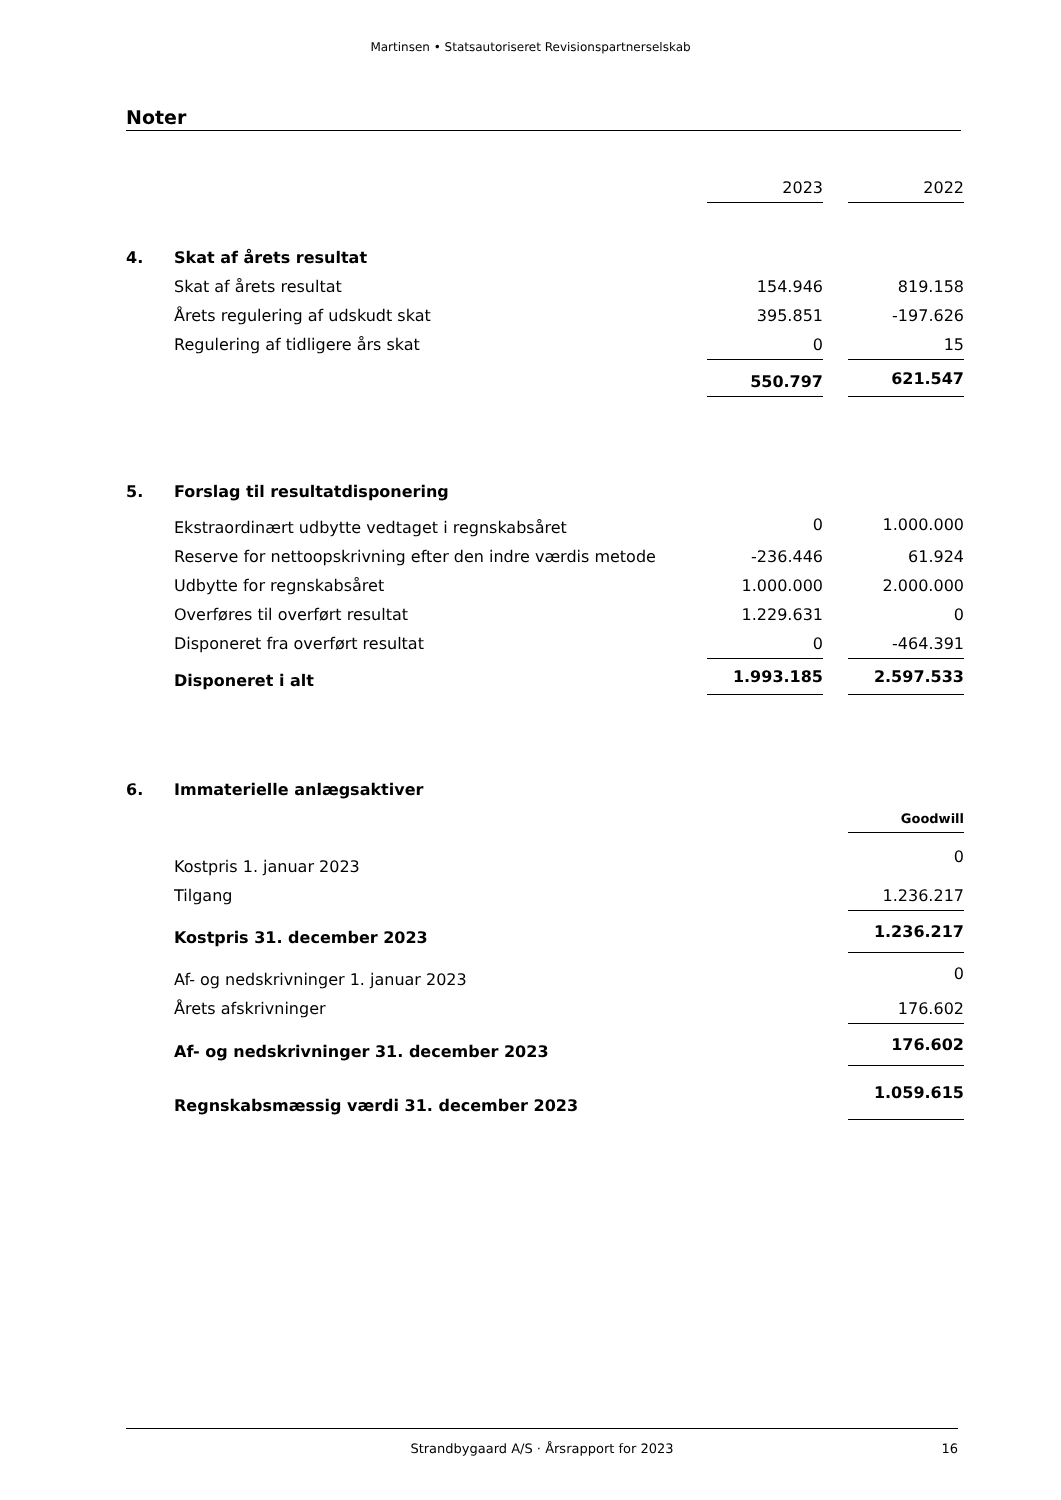Martinsen • Statsautoriseret Revisionspartnerselskab
Noter
| | | 2023 | | 2022 |
| 4. | Skat af årets resultat | | | |
| | Skat af årets resultat | 154.946 | | 819.158 |
| | Årets regulering af udskudt skat | 395.851 | | -197.626 |
| | Regulering af tidligere års skat | 0 | | 15 |
| | | 550.797 | | 621.547 |
| 5. | Forslag til resultatdisponering | | | |
| | Ekstraordinært udbytte vedtaget i regnskabsåret | 0 | | 1.000.000 |
| | Reserve for nettoopskrivning efter den indre værdis metode | -236.446 | | 61.924 |
| | Udbytte for regnskabsåret | 1.000.000 | | 2.000.000 |
| | Overføres til overført resultat | 1.229.631 | | 0 |
| | Disponeret fra overført resultat | 0 | | -464.391 |
| | Disponeret i alt | 1.993.185 | | 2.597.533 |
| 6. | Immaterielle anlægsaktiver | | | |
| | | | | Goodwill |
| | Kostpris 1. januar 2023 | | | 0 |
| | Tilgang | | | 1.236.217 |
| | Kostpris 31. december 2023 | | | 1.236.217 |
| | Af- og nedskrivninger 1. januar 2023 | | | 0 |
| | Årets afskrivninger | | | 176.602 |
| | Af- og nedskrivninger 31. december 2023 | | | 176.602 |
| | Regnskabsmæssig værdi 31. december 2023 | | | 1.059.615 |
Strandbygaard A/S · Årsrapport for 2023 16